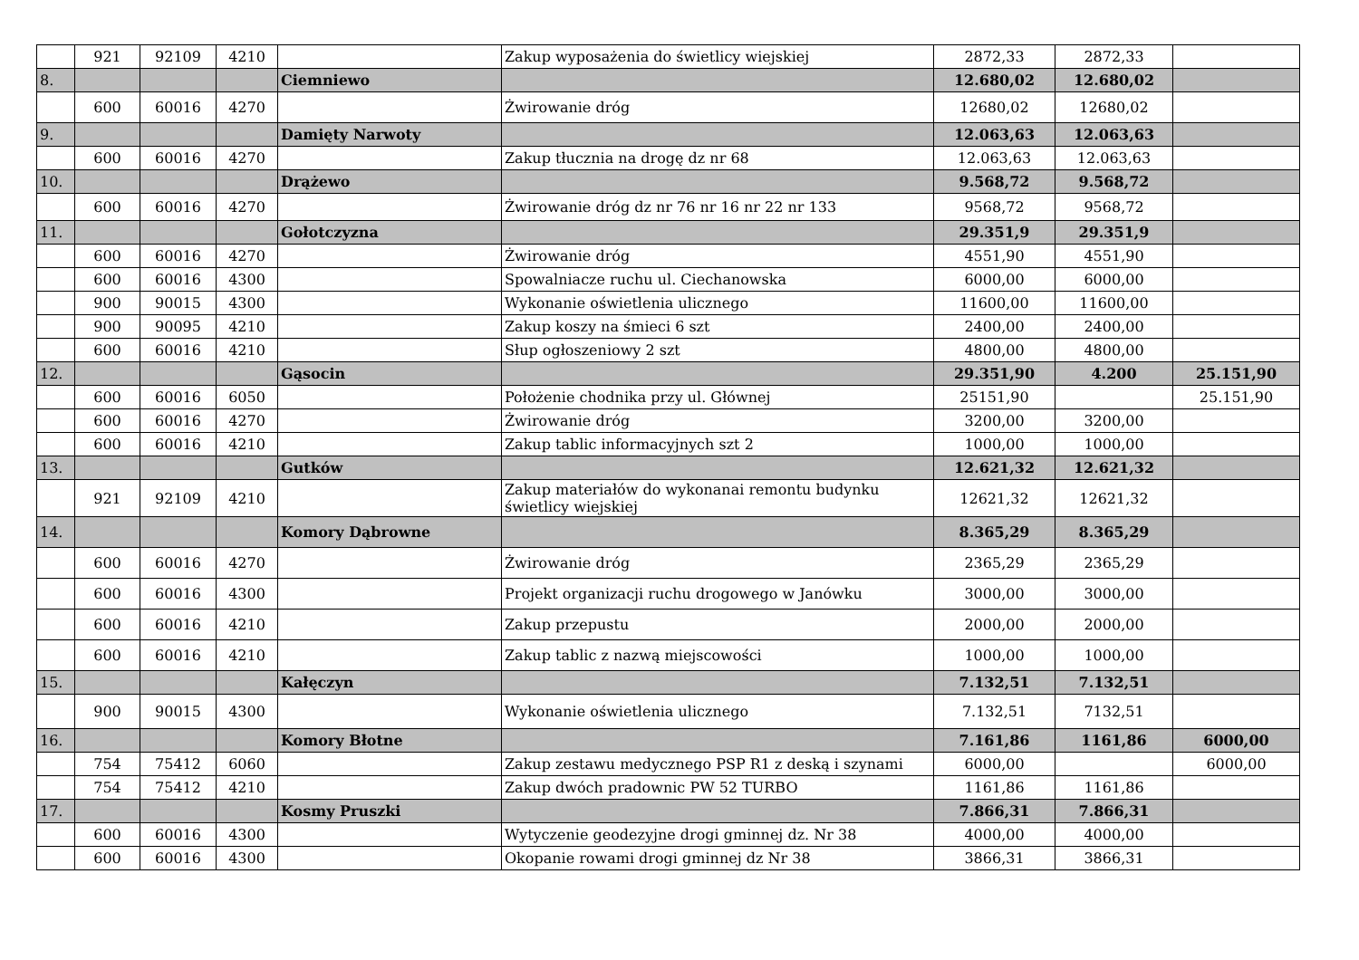| | 921 | 92109 | 4210 | | Zakup wyposażenia do świetlicy wiejskiej | 2872,33 | 2872,33 | |
| 8. | | | | Ciemniewo | | 12.680,02 | 12.680,02 | |
| | 600 | 60016 | 4270 | | Żwirowanie dróg | 12680,02 | 12680,02 | |
| 9. | | | | Damięty Narwoty | | 12.063,63 | 12.063,63 | |
| | 600 | 60016 | 4270 | | Zakup tłucznia na drogę dz nr 68 | 12.063,63 | 12.063,63 | |
| 10. | | | | Drążewo | | 9.568,72 | 9.568,72 | |
| | 600 | 60016 | 4270 | | Żwirowanie dróg dz nr 76 nr 16 nr 22 nr 133 | 9568,72 | 9568,72 | |
| 11. | | | | Gołotczyzna | | 29.351,9 | 29.351,9 | |
| | 600 | 60016 | 4270 | | Żwirowanie dróg | 4551,90 | 4551,90 | |
| | 600 | 60016 | 4300 | | Spowalniacze ruchu ul. Ciechanowska | 6000,00 | 6000,00 | |
| | 900 | 90015 | 4300 | | Wykonanie oświetlenia ulicznego | 11600,00 | 11600,00 | |
| | 900 | 90095 | 4210 | | Zakup koszy na śmieci 6 szt | 2400,00 | 2400,00 | |
| | 600 | 60016 | 4210 | | Słup ogłoszeniowy 2 szt | 4800,00 | 4800,00 | |
| 12. | | | | Gąsocin | | 29.351,90 | 4.200 | 25.151,90 |
| | 600 | 60016 | 6050 | | Położenie chodnika przy ul. Głównej | 25151,90 | | 25.151,90 |
| | 600 | 60016 | 4270 | | Żwirowanie dróg | 3200,00 | 3200,00 | |
| | 600 | 60016 | 4210 | | Zakup tablic informacyjnych szt 2 | 1000,00 | 1000,00 | |
| 13. | | | | Gutków | | 12.621,32 | 12.621,32 | |
| | 921 | 92109 | 4210 | | Zakup materiałów do wykonanai remontu budynku świetlicy wiejskiej | 12621,32 | 12621,32 | |
| 14. | | | | Komory Dąbrowne | | 8.365,29 | 8.365,29 | |
| | 600 | 60016 | 4270 | | Żwirowanie dróg | 2365,29 | 2365,29 | |
| | 600 | 60016 | 4300 | | Projekt organizacji ruchu drogowego w Janówku | 3000,00 | 3000,00 | |
| | 600 | 60016 | 4210 | | Zakup przepustu | 2000,00 | 2000,00 | |
| | 600 | 60016 | 4210 | | Zakup tablic z nazwą miejscowości | 1000,00 | 1000,00 | |
| 15. | | | | Kałęczyn | | 7.132,51 | 7.132,51 | |
| | 900 | 90015 | 4300 | | Wykonanie oświetlenia ulicznego | 7.132,51 | 7132,51 | |
| 16. | | | | Komory Błotne | | 7.161,86 | 1161,86 | 6000,00 |
| | 754 | 75412 | 6060 | | Zakup zestawu medycznego PSP R1 z deską i szynami | 6000,00 | | 6000,00 |
| | 754 | 75412 | 4210 | | Zakup dwóch pradownic PW 52 TURBO | 1161,86 | 1161,86 | |
| 17. | | | | Kosmy Pruszki | | 7.866,31 | 7.866,31 | |
| | 600 | 60016 | 4300 | | Wytyczenie geodezyjne drogi gminnej dz. Nr 38 | 4000,00 | 4000,00 | |
| | 600 | 60016 | 4300 | | Okopanie rowami drogi gminnej dz Nr 38 | 3866,31 | 3866,31 | |